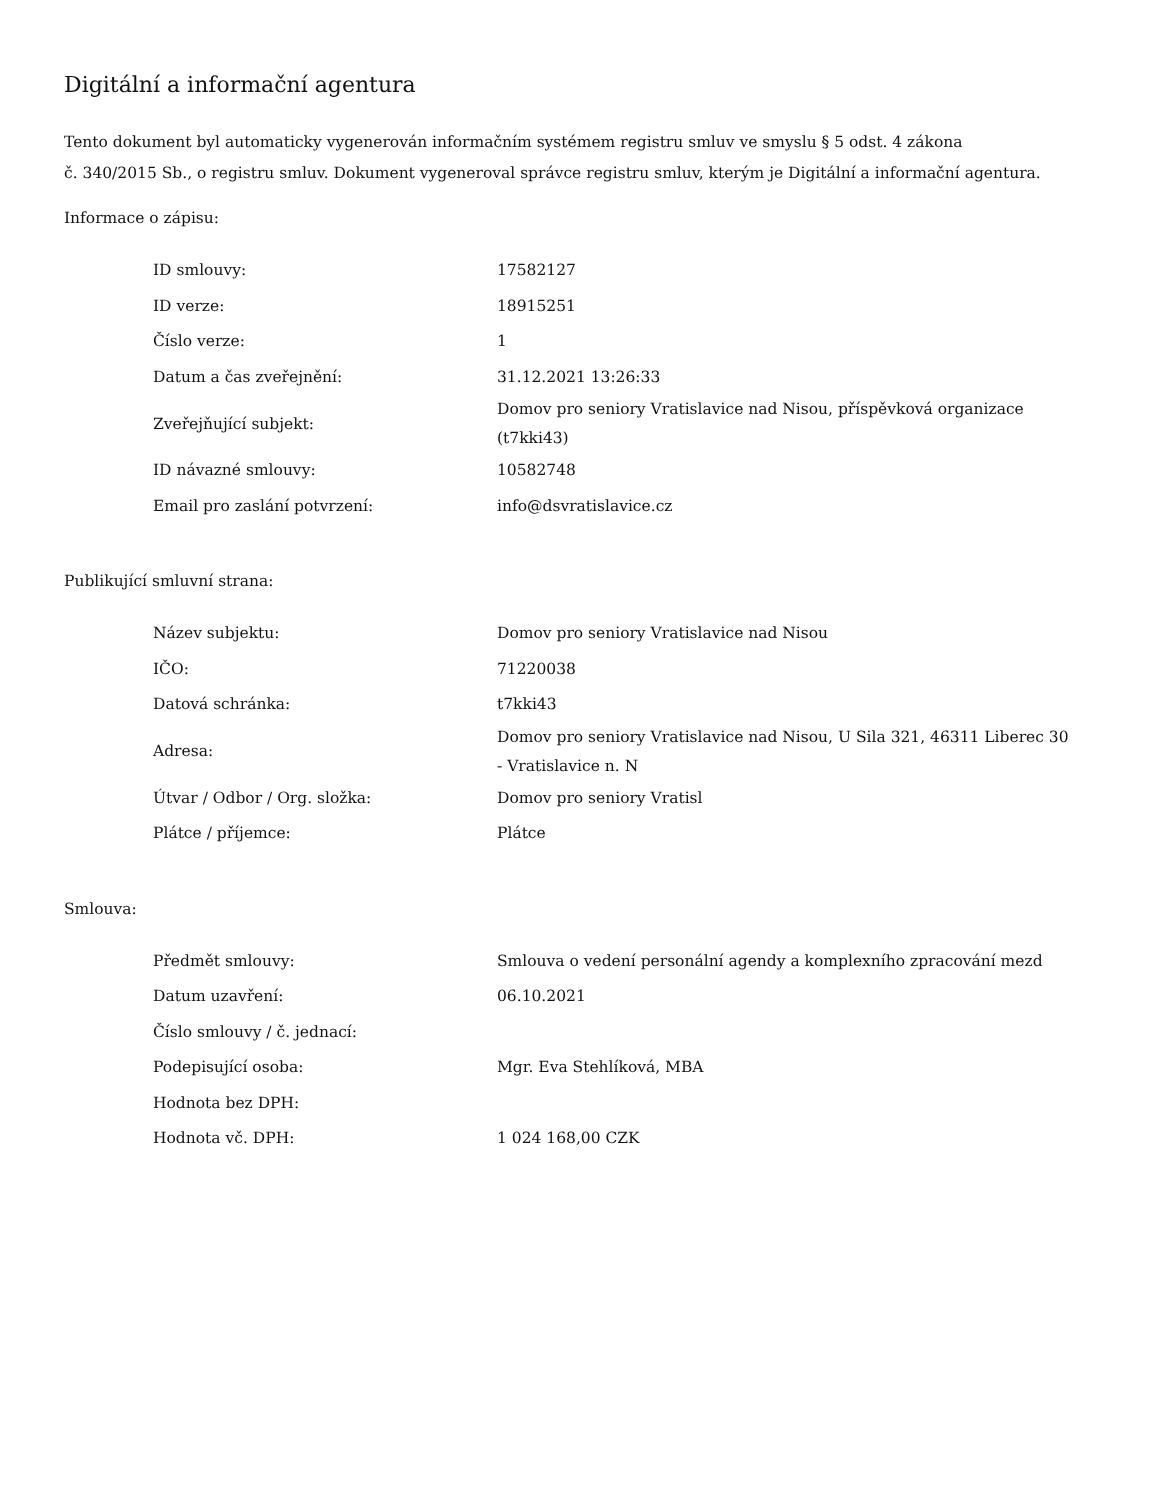Digitální a informační agentura
Tento dokument byl automaticky vygenerován informačním systémem registru smluv ve smyslu § 5 odst. 4 zákona
č. 340/2015 Sb., o registru smluv. Dokument vygeneroval správce registru smluv, kterým je Digitální a informační agentura.
Informace o zápisu:
| ID smlouvy: | 17582127 |
| ID verze: | 18915251 |
| Číslo verze: | 1 |
| Datum a čas zveřejnění: | 31.12.2021 13:26:33 |
| Zveřejňující subjekt: | Domov pro seniory Vratislavice nad Nisou, příspěvková organizace (t7kki43) |
| ID návazné smlouvy: | 10582748 |
| Email pro zaslání potvrzení: | info@dsvratislavice.cz |
Publikující smluvní strana:
| Název subjektu: | Domov pro seniory Vratislavice nad Nisou |
| IČO: | 71220038 |
| Datová schránka: | t7kki43 |
| Adresa: | Domov pro seniory Vratislavice nad Nisou, U Sila 321, 46311 Liberec 30 - Vratislavice n. N |
| Útvar / Odbor / Org. složka: | Domov pro seniory Vratisl |
| Plátce / příjemce: | Plátce |
Smlouva:
| Předmět smlouvy: | Smlouva o vedení personální agendy a komplexního zpracování mezd |
| Datum uzavření: | 06.10.2021 |
| Číslo smlouvy / č. jednací: | |
| Podepisující osoba: | Mgr. Eva Stehlíková, MBA |
| Hodnota bez DPH: | |
| Hodnota vč. DPH: | 1 024 168,00 CZK |